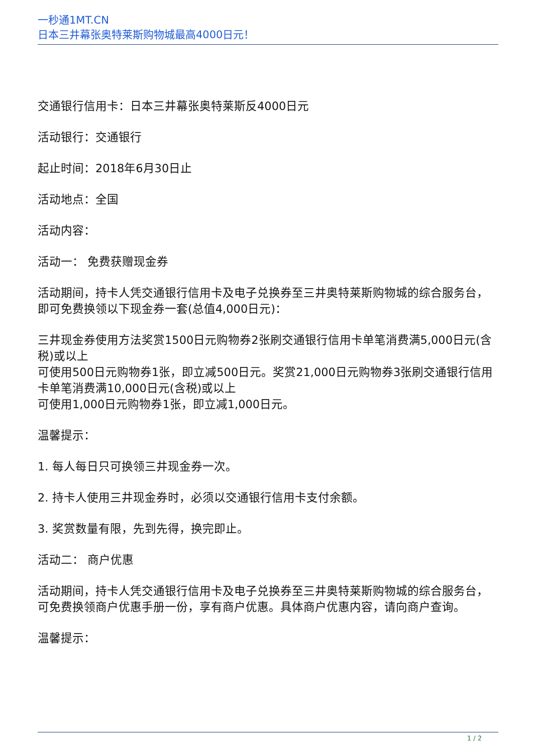一秒通1MT.CN
日本三井幕张奥特莱斯购物城最高4000日元！
交通银行信用卡：日本三井幕张奥特莱斯反4000日元
活动银行：交通银行
起止时间：2018年6月30日止
活动地点：全国
活动内容：
活动一： 免费获赠现金券
活动期间，持卡人凭交通银行信用卡及电子兑换券至三井奥特莱斯购物城的综合服务台，即可免费换领以下现金券一套(总值4,000日元)：
三井现金券使用方法奖赏1500日元购物券2张刷交通银行信用卡单笔消费满5,000日元(含税)或以上
可使用500日元购物券1张，即立减500日元。奖赏21,000日元购物券3张刷交通银行信用卡单笔消费满10,000日元(含税)或以上
可使用1,000日元购物券1张，即立减1,000日元。
温馨提示：
1. 每人每日只可换领三井现金券一次。
2. 持卡人使用三井现金券时，必须以交通银行信用卡支付余额。
3. 奖赏数量有限，先到先得，换完即止。
活动二： 商户优惠
活动期间，持卡人凭交通银行信用卡及电子兑换券至三井奥特莱斯购物城的综合服务台，可免费换领商户优惠手册一份，享有商户优惠。具体商户优惠内容，请向商户查询。
温馨提示：
1 / 2